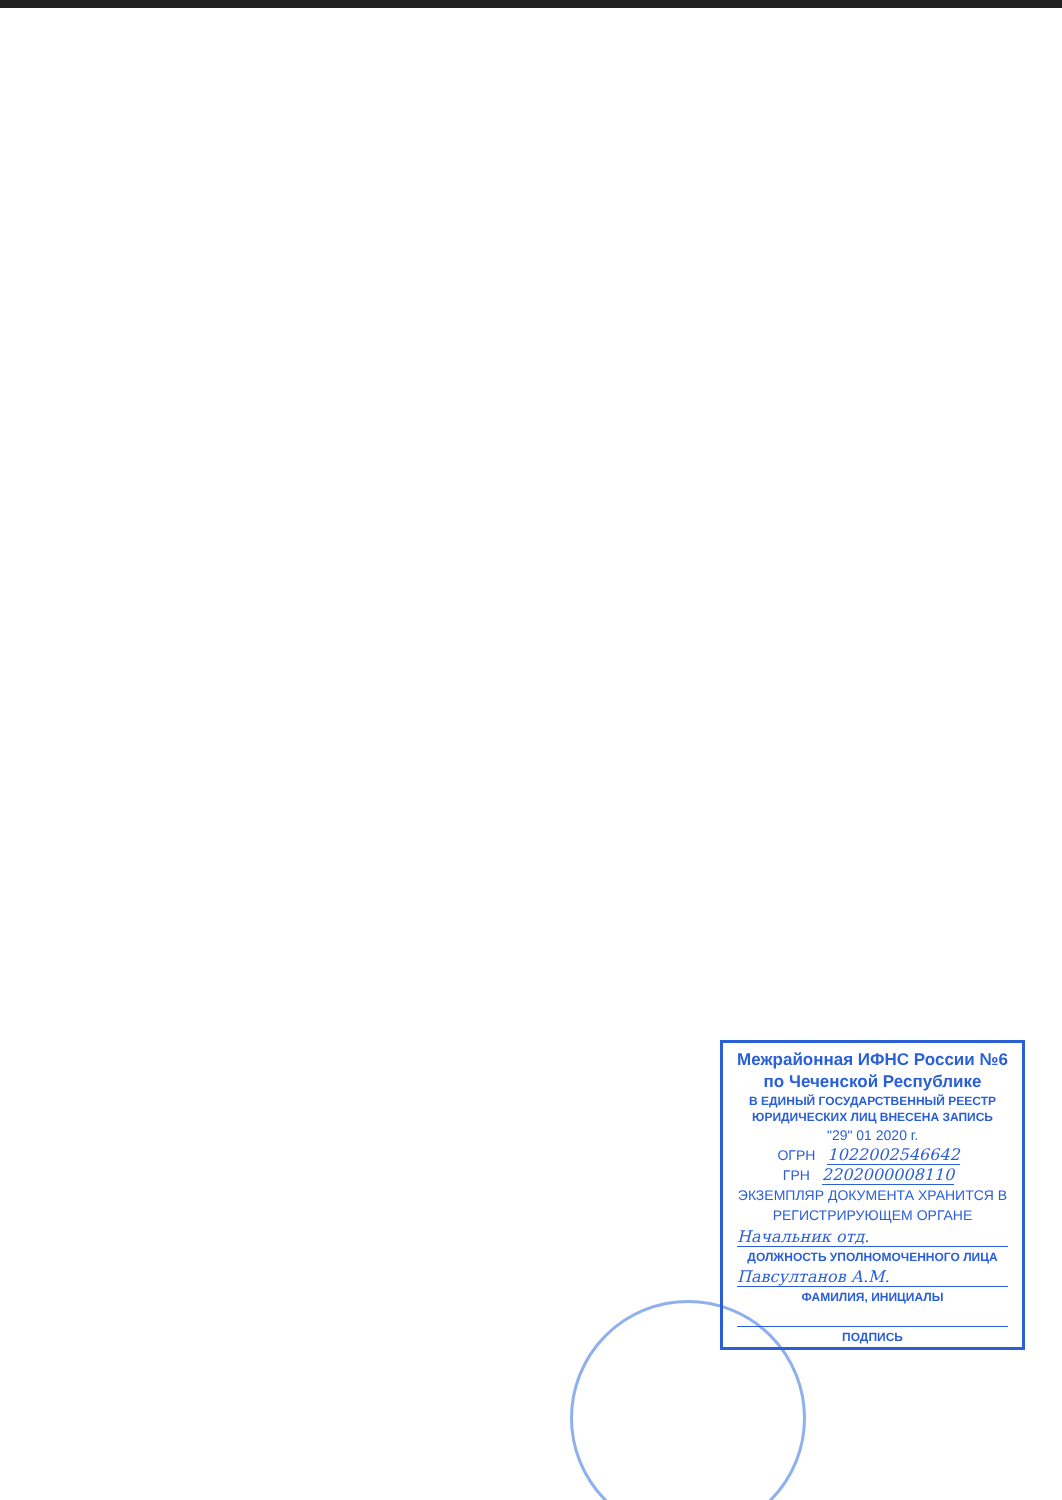Межрайонная ИФНС России №6
по Чеченской Республике
В ЕДИНЫЙ ГОСУДАРСТВЕННЫЙ РЕЕСТР ЮРИДИЧЕСКИХ ЛИЦ ВНЕСЕНА ЗАПИСЬ
"29" 01 2020 г.
ОГРН 1022002546642
ГРН 2202000008110
ЭКЗЕМПЛЯР ДОКУМЕНТА ХРАНИТСЯ В РЕГИСТРИРУЮЩЕМ ОРГАНЕ
Начальник отд.
ДОЛЖНОСТЬ УПОЛНОМОЧЕННОГО ЛИЦА
Павсултанов А.М.
ФАМИЛИЯ, ИНИЦИАЛЫ
ПОДПИСЬ